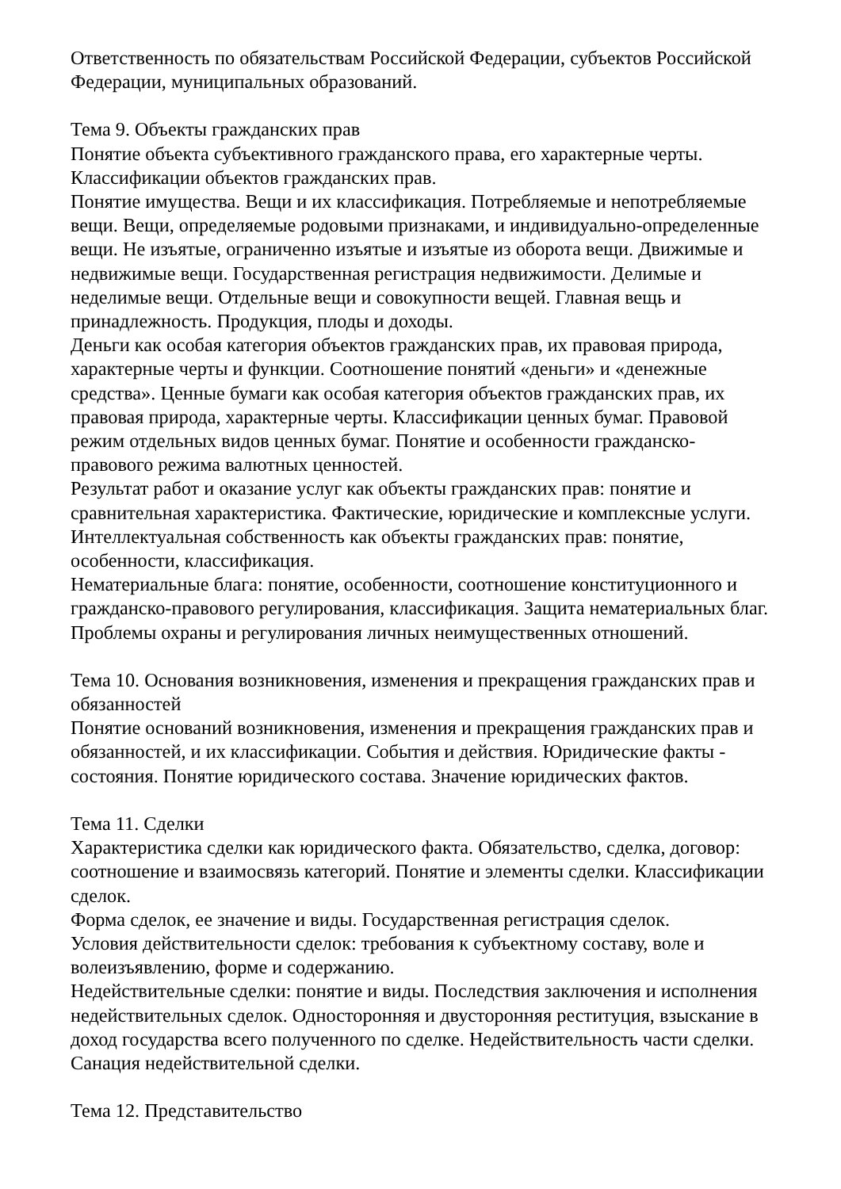Ответственность по обязательствам Российской Федерации, субъектов Российской Федерации, муниципальных образований.
Тема 9. Объекты гражданских прав
Понятие объекта субъективного гражданского права, его характерные черты. Классификации объектов гражданских прав.
Понятие имущества. Вещи и их классификация. Потребляемые и непотребляемые вещи. Вещи, определяемые родовыми признаками, и индивидуально-определенные вещи. Не изъятые, ограниченно изъятые и изъятые из оборота вещи. Движимые и недвижимые вещи. Государственная регистрация недвижимости. Делимые и неделимые вещи. Отдельные вещи и совокупности вещей. Главная вещь и принадлежность. Продукция, плоды и доходы.
Деньги как особая категория объектов гражданских прав, их правовая природа, характерные черты и функции. Соотношение понятий «деньги» и «денежные средства». Ценные бумаги как особая категория объектов гражданских прав, их правовая природа, характерные черты. Классификации ценных бумаг. Правовой режим отдельных видов ценных бумаг. Понятие и особенности гражданско-правового режима валютных ценностей.
Результат работ и оказание услуг как объекты гражданских прав: понятие и сравнительная характеристика. Фактические, юридические и комплексные услуги.
Интеллектуальная собственность как объекты гражданских прав: понятие, особенности, классификация.
Нематериальные блага: понятие, особенности, соотношение конституционного и гражданско-правового регулирования, классификация. Защита нематериальных благ. Проблемы охраны и регулирования личных неимущественных отношений.
Тема 10. Основания возникновения, изменения и прекращения гражданских прав и обязанностей
Понятие оснований возникновения, изменения и прекращения гражданских прав и обязанностей, и их классификации. События и действия. Юридические факты - состояния. Понятие юридического состава. Значение юридических фактов.
Тема 11. Сделки
Характеристика сделки как юридического факта. Обязательство, сделка, договор: соотношение и взаимосвязь категорий. Понятие и элементы сделки. Классификации сделок.
Форма сделок, ее значение и виды. Государственная регистрация сделок.
Условия действительности сделок: требования к субъектному составу, воле и волеизъявлению, форме и содержанию.
Недействительные сделки: понятие и виды. Последствия заключения и исполнения недействительных сделок. Односторонняя и двусторонняя реституция, взыскание в доход государства всего полученного по сделке. Недействительность части сделки. Санация недействительной сделки.
Тема 12. Представительство